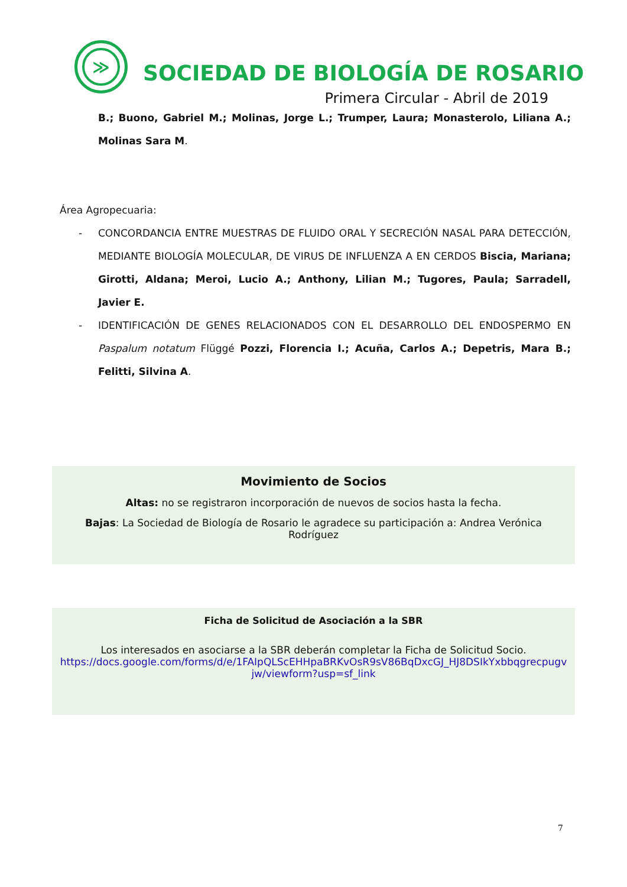≫
SOCIEDAD DE BIOLOGÍA DE ROSARIO
Primera Circular - Abril de 2019
B.; Buono, Gabriel M.; Molinas, Jorge L.; Trumper, Laura; Monasterolo, Liliana A.; Molinas Sara M.
Área Agropecuaria:
- CONCORDANCIA ENTRE MUESTRAS DE FLUIDO ORAL Y SECRECIÓN NASAL PARA DETECCIÓN, MEDIANTE BIOLOGÍA MOLECULAR, DE VIRUS DE INFLUENZA A EN CERDOS Biscia, Mariana; Girotti, Aldana; Meroi, Lucio A.; Anthony, Lilian M.; Tugores, Paula; Sarradell, Javier E.
- IDENTIFICACIÓN DE GENES RELACIONADOS CON EL DESARROLLO DEL ENDOSPERMO EN Paspalum notatum Flüggé Pozzi, Florencia I.; Acuña, Carlos A.; Depetris, Mara B.; Felitti, Silvina A.
Movimiento de Socios
Altas: no se registraron incorporación de nuevos de socios hasta la fecha.
Bajas: La Sociedad de Biología de Rosario le agradece su participación a: Andrea Verónica Rodríguez
Ficha de Solicitud de Asociación a la SBR
Los interesados en asociarse a la SBR deberán completar la Ficha de Solicitud Socio.
https://docs.google.com/forms/d/e/1FAIpQLScEHHpaBRKvOsR9sV86BqDxcGJ_HJ8DSIkYxbbqgrecpugvjw/viewform?usp=sf_link
7